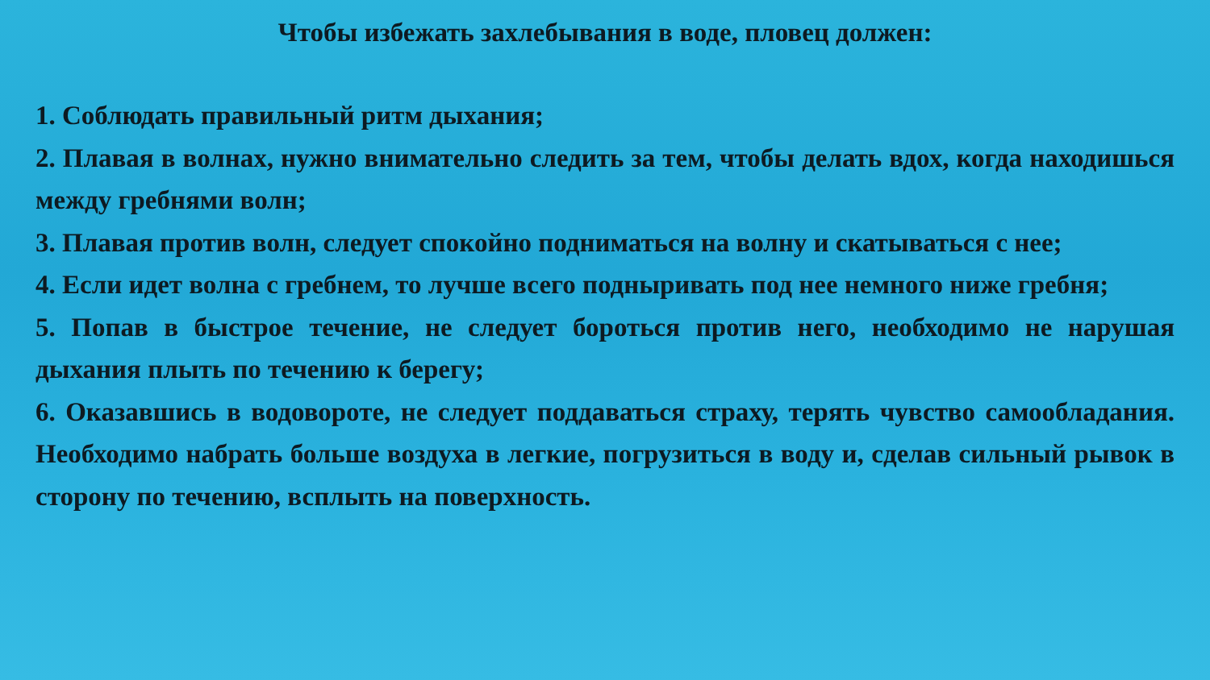Чтобы избежать захлебывания в воде, пловец должен:
1. Соблюдать правильный ритм дыхания;
2. Плавая в волнах, нужно внимательно следить за тем, чтобы делать вдох, когда находишься между гребнями волн;
3. Плавая против волн, следует спокойно подниматься на волну и скатываться с нее;
4. Если идет волна с гребнем, то лучше всего подныривать под нее немного ниже гребня;
5. Попав в быстрое течение, не следует бороться против него, необходимо не нарушая дыхания плыть по течению к берегу;
6. Оказавшись в водовороте, не следует поддаваться страху, терять чувство самообладания. Необходимо набрать больше воздуха в легкие, погрузиться в воду и, сделав сильный рывок в сторону по течению, всплыть на поверхность.